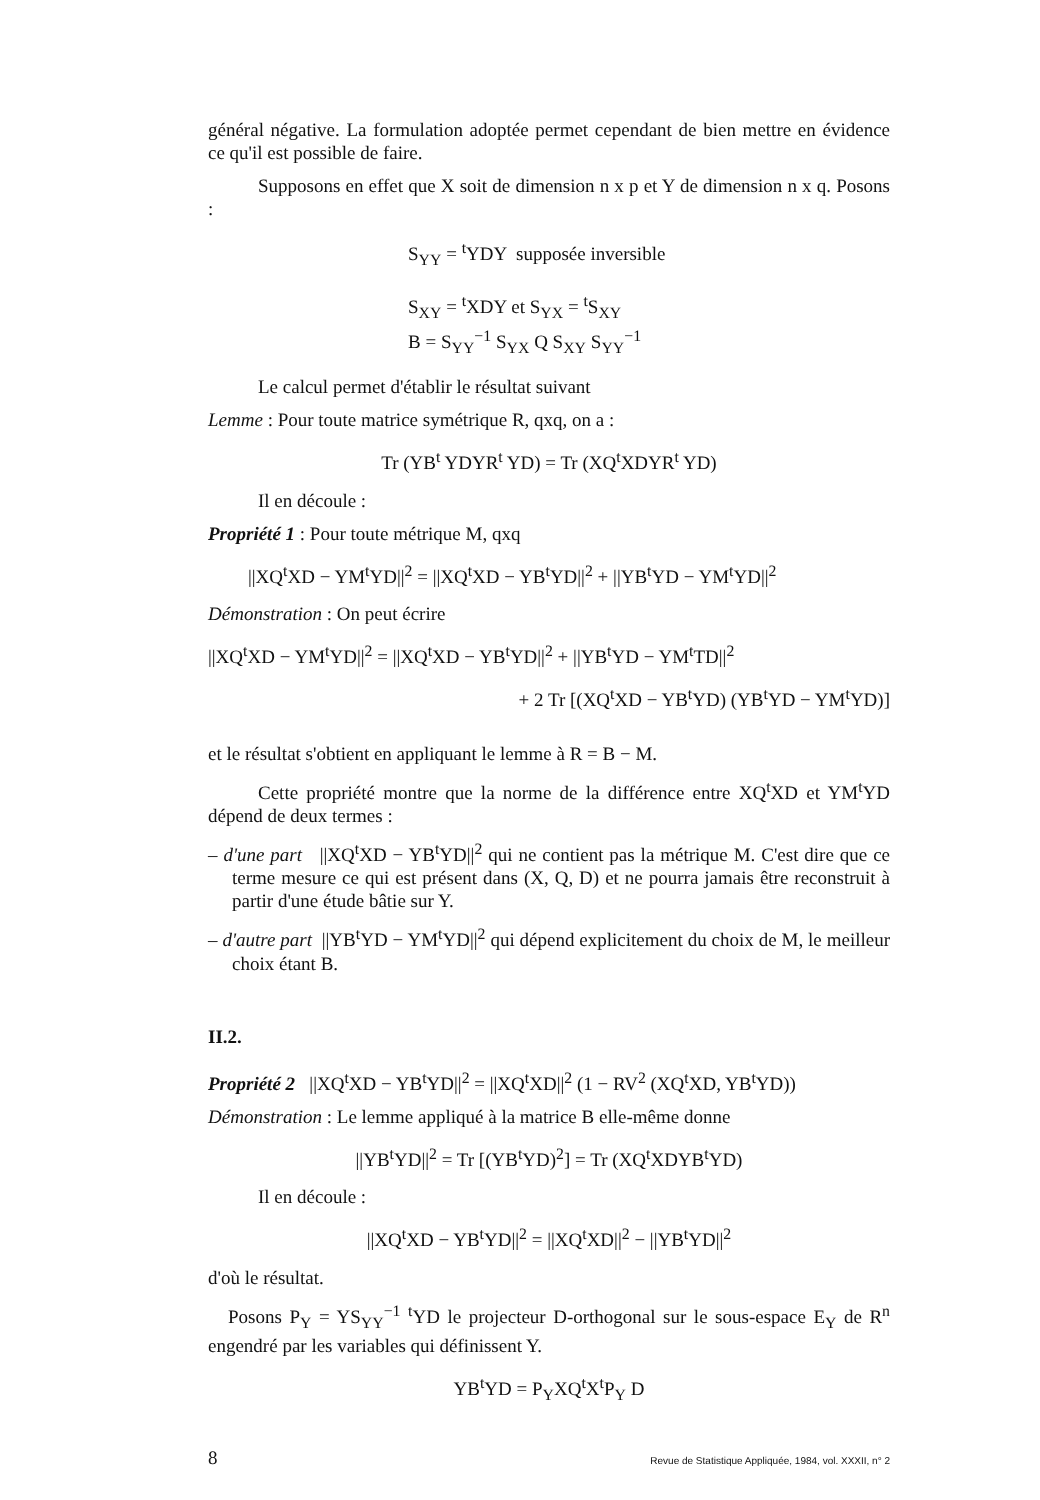général négative. La formulation adoptée permet cependant de bien mettre en évidence ce qu'il est possible de faire.
Supposons en effet que X soit de dimension n x p et Y de dimension n x q. Posons :
S<sub>YY</sub> = <sup>t</sup>YDY supposée inversible
S<sub>XY</sub> = <sup>t</sup>XDY et S<sub>YX</sub> = <sup>t</sup>S<sub>XY</sub>
B = S<sub>YY</sub><sup>−1</sup> S<sub>YX</sub> Q S<sub>XY</sub> S<sub>YY</sub><sup>−1</sup>
Le calcul permet d'établir le résultat suivant
Lemme : Pour toute matrice symétrique R, qxq, on a :
Tr (YB<sup>t</sup> YDYR<sup>t</sup> YD) = Tr (XQ<sup>t</sup>XDYR<sup>t</sup> YD)
Il en découle :
Propriété 1 : Pour toute métrique M, qxq
||XQ<sup>t</sup>XD − YM<sup>t</sup>YD||<sup>2</sup> = ||XQ<sup>t</sup>XD − YB<sup>t</sup>YD||<sup>2</sup> + ||YB<sup>t</sup>YD − YM<sup>t</sup>YD||<sup>2</sup>
Démonstration : On peut écrire
||XQ<sup>t</sup>XD − YM<sup>t</sup>YD||<sup>2</sup> = ||XQ<sup>t</sup>XD − YB<sup>t</sup>YD||<sup>2</sup> + ||YB<sup>t</sup>YD − YM<sup>t</sup>TD||<sup>2</sup>
+ 2 Tr [(XQ<sup>t</sup>XD − YB<sup>t</sup>YD) (YB<sup>t</sup>YD − YM<sup>t</sup>YD)]
et le résultat s'obtient en appliquant le lemme à R = B − M.
Cette propriété montre que la norme de la différence entre XQ<sup>t</sup>XD et YM<sup>t</sup>YD dépend de deux termes :
– d'une part ||XQ<sup>t</sup>XD − YB<sup>t</sup>YD||<sup>2</sup> qui ne contient pas la métrique M. C'est dire que ce terme mesure ce qui est présent dans (X, Q, D) et ne pourra jamais être reconstruit à partir d'une étude bâtie sur Y.
– d'autre part ||YB<sup>t</sup>YD − YM<sup>t</sup>YD||<sup>2</sup> qui dépend explicitement du choix de M, le meilleur choix étant B.
II.2.
Propriété 2 ||XQ<sup>t</sup>XD − YB<sup>t</sup>YD||<sup>2</sup> = ||XQ<sup>t</sup>XD||<sup>2</sup> (1 − RV<sup>2</sup> (XQ<sup>t</sup>XD, YB<sup>t</sup>YD))
Démonstration : Le lemme appliqué à la matrice B elle-même donne
||YB<sup>t</sup>YD||<sup>2</sup> = Tr [(YB<sup>t</sup>YD)<sup>2</sup>] = Tr (XQ<sup>t</sup>XDYB<sup>t</sup>YD)
Il en découle :
||XQ<sup>t</sup>XD − YB<sup>t</sup>YD||<sup>2</sup> = ||XQ<sup>t</sup>XD||<sup>2</sup> − ||YB<sup>t</sup>YD||<sup>2</sup>
d'où le résultat.
Posons P<sub>Y</sub> = YS<sub>YY</sub><sup>−1</sup> <sup>t</sup>YD le projecteur D-orthogonal sur le sous-espace E<sub>Y</sub> de R<sup>n</sup> engendré par les variables qui définissent Y.
YB<sup>t</sup>YD = P<sub>Y</sub>XQ<sup>t</sup>X<sup>t</sup>P<sub>Y</sub> D
8 Revue de Statistique Appliquée, 1984, vol. XXXII, n° 2